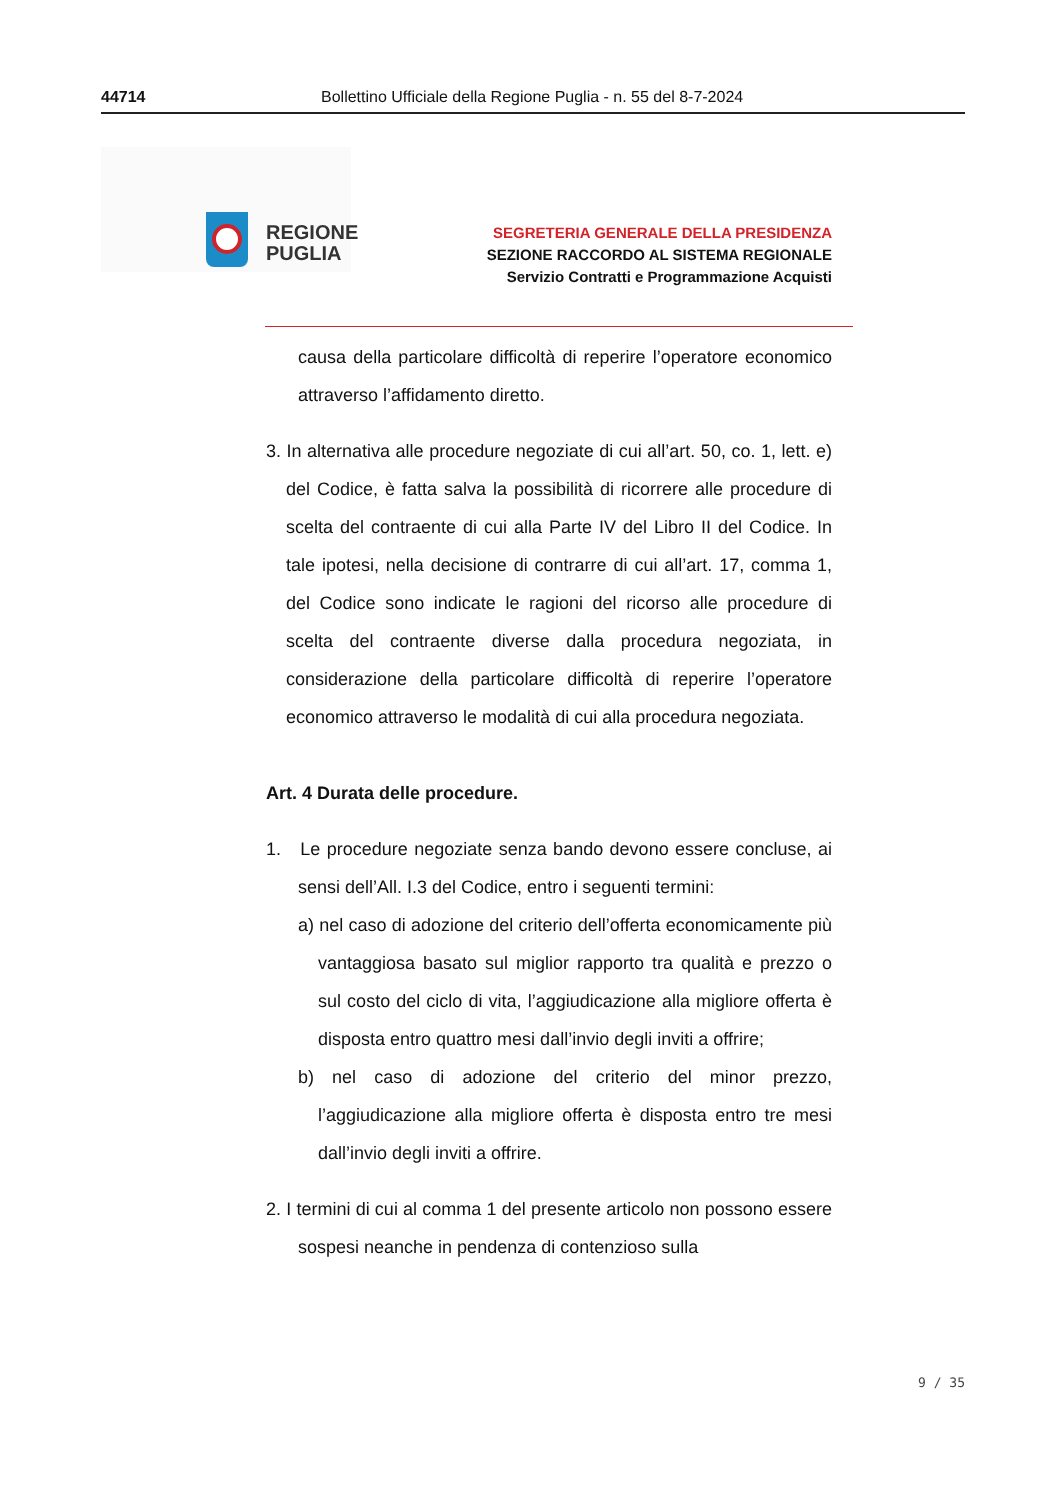44714 Bollettino Ufficiale della Regione Puglia - n. 55 del 8-7-2024
REGIONE
PUGLIA
SEGRETERIA GENERALE DELLA PRESIDENZA
SEZIONE RACCORDO AL SISTEMA REGIONALE
Servizio Contratti e Programmazione Acquisti
causa della particolare difficoltà di reperire l’operatore economico attraverso l’affidamento diretto.
3. In alternativa alle procedure negoziate di cui all’art. 50, co. 1, lett. e) del Codice, è fatta salva la possibilità di ricorrere alle procedure di scelta del contraente di cui alla Parte IV del Libro II del Codice. In tale ipotesi, nella decisione di contrarre di cui all’art. 17, comma 1, del Codice sono indicate le ragioni del ricorso alle procedure di scelta del contraente diverse dalla procedura negoziata, in considerazione della particolare difficoltà di reperire l’operatore economico attraverso le modalità di cui alla procedura negoziata.
Art. 4 Durata delle procedure.
1. Le procedure negoziate senza bando devono essere concluse, ai sensi dell’All. I.3 del Codice, entro i seguenti termini:
a) nel caso di adozione del criterio dell’offerta economicamente più vantaggiosa basato sul miglior rapporto tra qualità e prezzo o sul costo del ciclo di vita, l’aggiudicazione alla migliore offerta è disposta entro quattro mesi dall’invio degli inviti a offrire;
b) nel caso di adozione del criterio del minor prezzo, l’aggiudicazione alla migliore offerta è disposta entro tre mesi dall’invio degli inviti a offrire.
2. I termini di cui al comma 1 del presente articolo non possono essere sospesi neanche in pendenza di contenzioso sulla
9 / 35